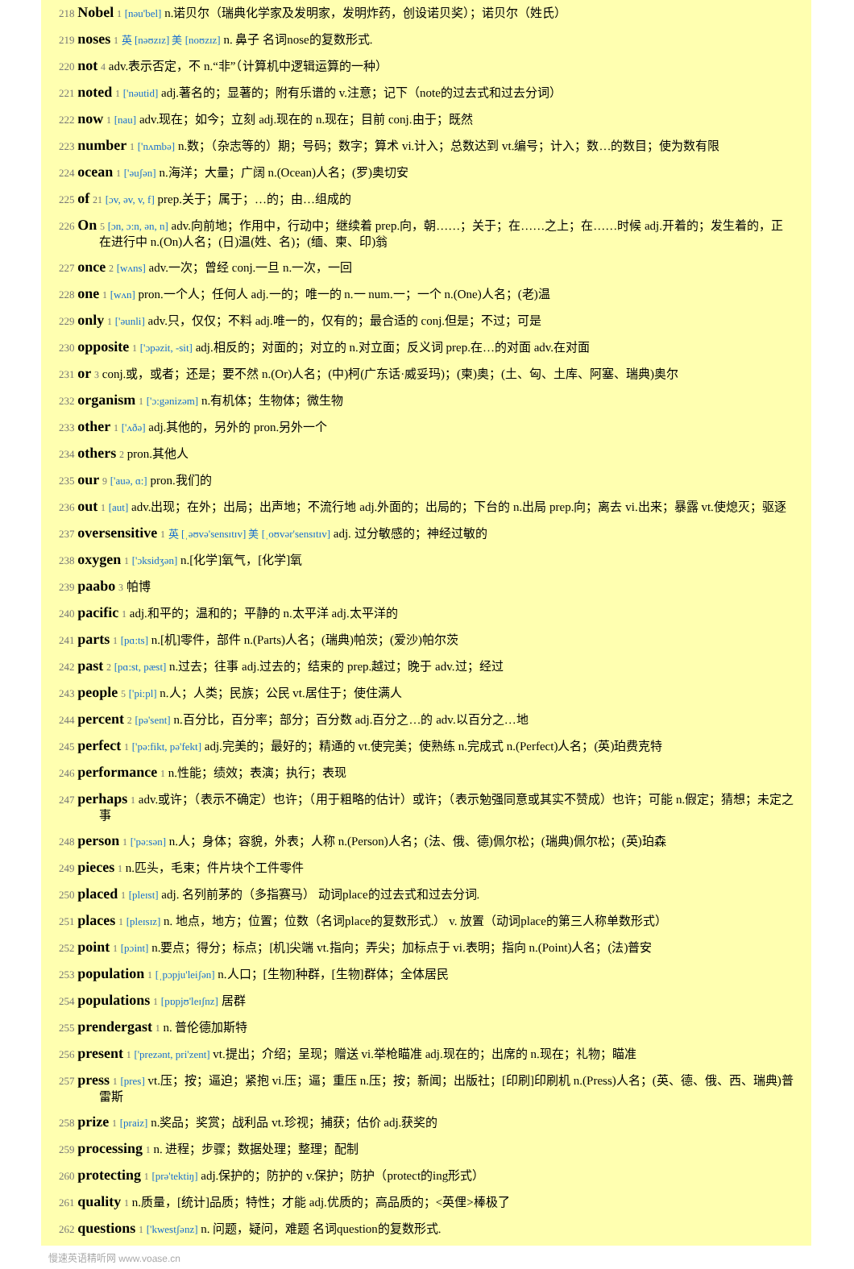218 Nobel 1 [nəu'bel] n.诺贝尔（瑞典化学家及发明家，发明炸药，创设诺贝奖）；诺贝尔（姓氏）
219 noses 1 英 [nəʊzɪz] 美 [noʊzɪz] n. 鼻子 名词nose的复数形式.
220 not 4 adv.表示否定，不 n.“非”（计算机中逻辑运算的一种）
221 noted 1 ['nəutid] adj.著名的；显著的；附有乐谱的 v.注意；记下（note的过去式和过去分词）
222 now 1 [nau] adv.现在；如今；立刻 adj.现在的 n.现在；目前 conj.由于；既然
223 number 1 ['nʌmbə] n.数；（杂志等的）期；号码；数字；算术 vi.计入；总数达到 vt.编号；计入；数…的数目；使为数有限
224 ocean 1 ['əuʃən] n.海洋；大量；广阔 n.(Ocean)人名；(罗)奥切安
225 of 21 [ɔv, əv, v, f] prep.关于；属于；…的；由…组成的
226 On 5 [ɔn, ɔ:n, ən, n] adv.向前地；作用中，行动中；继续着 prep.向，朝……；关于；在……之上；在……时候 adj.开着的；发生着的，正在进行中 n.(On)人名；(日)温(姓、名)；(缅、柬、印)翁
227 once 2 [wʌns] adv.一次；曾经 conj.一旦 n.一次，一回
228 one 1 [wʌn] pron.一个人；任何人 adj.一的；唯一的 n.一 num.一；一个 n.(One)人名；(老)温
229 only 1 ['əunli] adv.只，仅仅；不料 adj.唯一的，仅有的；最合适的 conj.但是；不过；可是
230 opposite 1 ['ɔpəzit, -sit] adj.相反的；对面的；对立的 n.对立面；反义词 prep.在…的对面 adv.在对面
231 or 3 conj.或，或者；还是；要不然 n.(Or)人名；(中)柯(广东话·威妥玛)；(柬)奥；(土、匈、土库、阿塞、瑞典)奥尔
232 organism 1 ['ɔ:gənizəm] n.有机体；生物体；微生物
233 other 1 ['ʌðə] adj.其他的，另外的 pron.另外一个
234 others 2 pron.其他人
235 our 9 ['auə, ɑ:] pron.我们的
236 out 1 [aut] adv.出现；在外；出局；出声地；不流行地 adj.外面的；出局的；下台的 n.出局 prep.向；离去 vi.出来；暴露 vt.使熄灭；驱逐
237 oversensitive 1 英 [ˌəʊvə'sensɪtɪv] 美 [ˌoʊvər'sensɪtɪv] adj. 过分敏感的；神经过敏的
238 oxygen 1 ['ɔksidʒən] n.[化学]氧气，[化学]氧
239 paabo 3 帕博
240 pacific 1 adj.和平的；温和的；平静的 n.太平洋 adj.太平洋的
241 parts 1 [pɑ:ts] n.[机]零件，部件 n.(Parts)人名；(瑞典)帕茨；(爱沙)帕尔茨
242 past 2 [pɑ:st, pæst] n.过去；往事 adj.过去的；结束的 prep.越过；晚于 adv.过；经过
243 people 5 ['pi:pl] n.人；人类；民族；公民 vt.居住于；使住满人
244 percent 2 [pə'sent] n.百分比，百分率；部分；百分数 adj.百分之…的 adv.以百分之…地
245 perfect 1 ['pə:fikt, pə'fekt] adj.完美的；最好的；精通的 vt.使完美；使熟练 n.完成式 n.(Perfect)人名；(英)珀费克特
246 performance 1 n.性能；绩效；表演；执行；表现
247 perhaps 1 adv.或许；（表示不确定）也许；（用于粗略的估计）或许；（表示勉强同意或其实不赞成）也许；可能 n.假定；猜想；未定之事
248 person 1 ['pə:sən] n.人；身体；容貌，外表；人称 n.(Person)人名；(法、俄、德)佩尔松；(瑞典)佩尔松；(英)珀森
249 pieces 1 n.匹头，毛束；件片块个工件零件
250 placed 1 [pleɪst] adj. 名列前茅的（多指赛马） 动词place的过去式和过去分词.
251 places 1 [pleɪsɪz] n. 地点，地方；位置；位数（名词place的复数形式.） v. 放置（动词place的第三人称单数形式）
252 point 1 [pɔint] n.要点；得分；标点；[机]尖端 vt.指向；弄尖；加标点于 vi.表明；指向 n.(Point)人名；(法)普安
253 population 1 [ˌpɔpju'leiʃən] n.人口；[生物]种群，[生物]群体；全体居民
254 populations 1 [pɒpjʊ'leɪʃnz] 居群
255 prendergast 1 n. 普伦德加斯特
256 present 1 ['prezənt, pri'zent] vt.提出；介绍；呈现；赠送 vi.举枪瞄准 adj.现在的；出席的 n.现在；礼物；瞄准
257 press 1 [pres] vt.压；按；逼迫；紧抱 vi.压；逼；重压 n.压；按；新闻；出版社；[印刷]印刷机 n.(Press)人名；(英、德、俄、西、瑞典)普雷斯
258 prize 1 [praiz] n.奖品；奖赏；战利品 vt.珍视；捕获；估价 adj.获奖的
259 processing 1 n. 进程；步骤；数据处理；整理；配制
260 protecting 1 [prə'tektiŋ] adj.保护的；防护的 v.保护；防护（protect的ing形式）
261 quality 1 n.质量，[统计]品质；特性；才能 adj.优质的；高品质的；<英俚>棒极了
262 questions 1 ['kwestʃənz] n. 问题，疑问，难题 名词question的复数形式.
慢速英语精听网 www.voase.cn